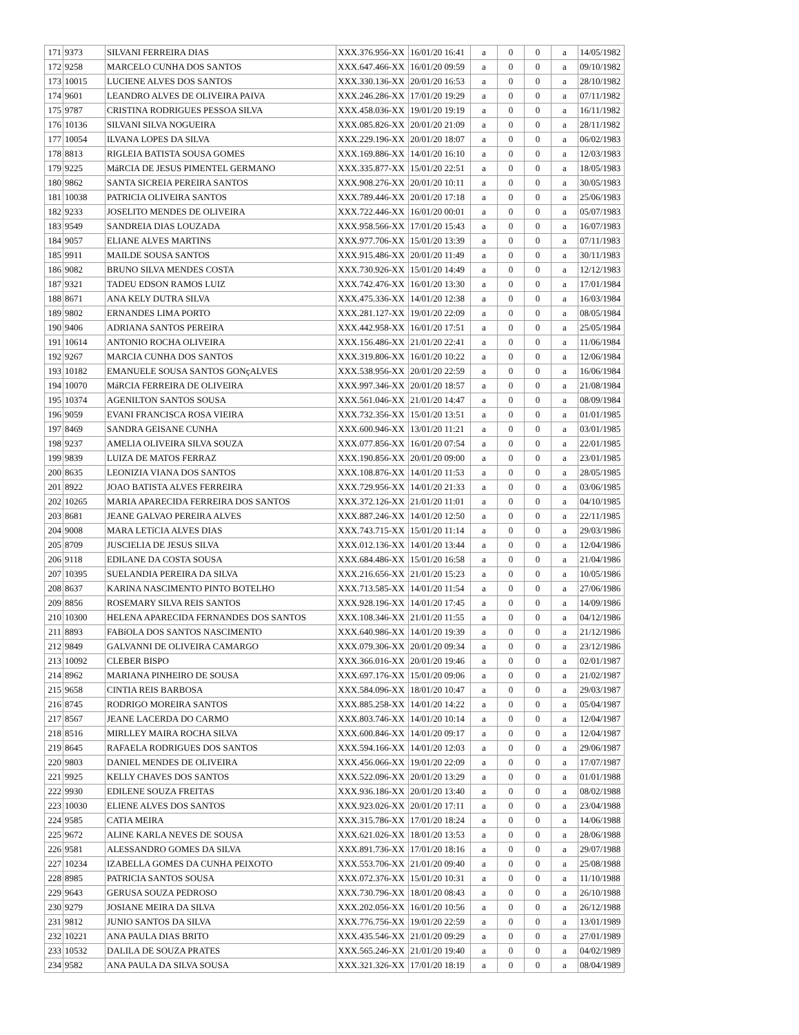| 171 | 9373 | SILVANI FERREIRA DIAS | XXX.376.956-XX | 16/01/20 16:41 | a | 0 | 0 | a | 14/05/1982 |
| 172 | 9258 | MARCELO CUNHA DOS SANTOS | XXX.647.466-XX | 16/01/20 09:59 | a | 0 | 0 | a | 09/10/1982 |
| 173 | 10015 | LUCIENE ALVES DOS SANTOS | XXX.330.136-XX | 20/01/20 16:53 | a | 0 | 0 | a | 28/10/1982 |
| 174 | 9601 | LEANDRO ALVES DE OLIVEIRA PAIVA | XXX.246.286-XX | 17/01/20 19:29 | a | 0 | 0 | a | 07/11/1982 |
| 175 | 9787 | CRISTINA RODRIGUES PESSOA SILVA | XXX.458.036-XX | 19/01/20 19:19 | a | 0 | 0 | a | 16/11/1982 |
| 176 | 10136 | SILVANI SILVA NOGUEIRA | XXX.085.826-XX | 20/01/20 21:09 | a | 0 | 0 | a | 28/11/1982 |
| 177 | 10054 | ILVANA LOPES DA SILVA | XXX.229.196-XX | 20/01/20 18:07 | a | 0 | 0 | a | 06/02/1983 |
| 178 | 8813 | RIGLEIA BATISTA SOUSA GOMES | XXX.169.886-XX | 14/01/20 16:10 | a | 0 | 0 | a | 12/03/1983 |
| 179 | 9225 | MáRCIA DE JESUS PIMENTEL GERMANO | XXX.335.877-XX | 15/01/20 22:51 | a | 0 | 0 | a | 18/05/1983 |
| 180 | 9862 | SANTA SICREIA PEREIRA SANTOS | XXX.908.276-XX | 20/01/20 10:11 | a | 0 | 0 | a | 30/05/1983 |
| 181 | 10038 | PATRICIA OLIVEIRA SANTOS | XXX.789.446-XX | 20/01/20 17:18 | a | 0 | 0 | a | 25/06/1983 |
| 182 | 9233 | JOSELITO MENDES DE OLIVEIRA | XXX.722.446-XX | 16/01/20 00:01 | a | 0 | 0 | a | 05/07/1983 |
| 183 | 9549 | SANDREIA DIAS LOUZADA | XXX.958.566-XX | 17/01/20 15:43 | a | 0 | 0 | a | 16/07/1983 |
| 184 | 9057 | ELIANE ALVES MARTINS | XXX.977.706-XX | 15/01/20 13:39 | a | 0 | 0 | a | 07/11/1983 |
| 185 | 9911 | MAILDE SOUSA SANTOS | XXX.915.486-XX | 20/01/20 11:49 | a | 0 | 0 | a | 30/11/1983 |
| 186 | 9082 | BRUNO SILVA MENDES COSTA | XXX.730.926-XX | 15/01/20 14:49 | a | 0 | 0 | a | 12/12/1983 |
| 187 | 9321 | TADEU EDSON RAMOS LUIZ | XXX.742.476-XX | 16/01/20 13:30 | a | 0 | 0 | a | 17/01/1984 |
| 188 | 8671 | ANA KELY DUTRA SILVA | XXX.475.336-XX | 14/01/20 12:38 | a | 0 | 0 | a | 16/03/1984 |
| 189 | 9802 | ERNANDES LIMA PORTO | XXX.281.127-XX | 19/01/20 22:09 | a | 0 | 0 | a | 08/05/1984 |
| 190 | 9406 | ADRIANA SANTOS PEREIRA | XXX.442.958-XX | 16/01/20 17:51 | a | 0 | 0 | a | 25/05/1984 |
| 191 | 10614 | ANTONIO ROCHA OLIVEIRA | XXX.156.486-XX | 21/01/20 22:41 | a | 0 | 0 | a | 11/06/1984 |
| 192 | 9267 | MARCIA CUNHA DOS SANTOS | XXX.319.806-XX | 16/01/20 10:22 | a | 0 | 0 | a | 12/06/1984 |
| 193 | 10182 | EMANUELE SOUSA SANTOS GONçALVES | XXX.538.956-XX | 20/01/20 22:59 | a | 0 | 0 | a | 16/06/1984 |
| 194 | 10070 | MáRCIA FERREIRA DE OLIVEIRA | XXX.997.346-XX | 20/01/20 18:57 | a | 0 | 0 | a | 21/08/1984 |
| 195 | 10374 | AGENILTON SANTOS SOUSA | XXX.561.046-XX | 21/01/20 14:47 | a | 0 | 0 | a | 08/09/1984 |
| 196 | 9059 | EVANI FRANCISCA ROSA VIEIRA | XXX.732.356-XX | 15/01/20 13:51 | a | 0 | 0 | a | 01/01/1985 |
| 197 | 8469 | SANDRA GEISANE CUNHA | XXX.600.946-XX | 13/01/20 11:21 | a | 0 | 0 | a | 03/01/1985 |
| 198 | 9237 | AMELIA OLIVEIRA SILVA SOUZA | XXX.077.856-XX | 16/01/20 07:54 | a | 0 | 0 | a | 22/01/1985 |
| 199 | 9839 | LUIZA DE MATOS FERRAZ | XXX.190.856-XX | 20/01/20 09:00 | a | 0 | 0 | a | 23/01/1985 |
| 200 | 8635 | LEONIZIA VIANA DOS SANTOS | XXX.108.876-XX | 14/01/20 11:53 | a | 0 | 0 | a | 28/05/1985 |
| 201 | 8922 | JOAO BATISTA ALVES FERREIRA | XXX.729.956-XX | 14/01/20 21:33 | a | 0 | 0 | a | 03/06/1985 |
| 202 | 10265 | MARIA APARECIDA FERREIRA DOS SANTOS | XXX.372.126-XX | 21/01/20 11:01 | a | 0 | 0 | a | 04/10/1985 |
| 203 | 8681 | JEANE GALVAO PEREIRA ALVES | XXX.887.246-XX | 14/01/20 12:50 | a | 0 | 0 | a | 22/11/1985 |
| 204 | 9008 | MARA LETíCIA ALVES DIAS | XXX.743.715-XX | 15/01/20 11:14 | a | 0 | 0 | a | 29/03/1986 |
| 205 | 8709 | JUSCIELIA DE JESUS SILVA | XXX.012.136-XX | 14/01/20 13:44 | a | 0 | 0 | a | 12/04/1986 |
| 206 | 9118 | EDILANE DA COSTA SOUSA | XXX.684.486-XX | 15/01/20 16:58 | a | 0 | 0 | a | 21/04/1986 |
| 207 | 10395 | SUELANDIA PEREIRA DA SILVA | XXX.216.656-XX | 21/01/20 15:23 | a | 0 | 0 | a | 10/05/1986 |
| 208 | 8637 | KARINA NASCIMENTO PINTO BOTELHO | XXX.713.585-XX | 14/01/20 11:54 | a | 0 | 0 | a | 27/06/1986 |
| 209 | 8856 | ROSEMARY SILVA REIS SANTOS | XXX.928.196-XX | 14/01/20 17:45 | a | 0 | 0 | a | 14/09/1986 |
| 210 | 10300 | HELENA APARECIDA FERNANDES DOS SANTOS | XXX.108.346-XX | 21/01/20 11:55 | a | 0 | 0 | a | 04/12/1986 |
| 211 | 8893 | FABíOLA DOS SANTOS NASCIMENTO | XXX.640.986-XX | 14/01/20 19:39 | a | 0 | 0 | a | 21/12/1986 |
| 212 | 9849 | GALVANNI DE OLIVEIRA CAMARGO | XXX.079.306-XX | 20/01/20 09:34 | a | 0 | 0 | a | 23/12/1986 |
| 213 | 10092 | CLEBER BISPO | XXX.366.016-XX | 20/01/20 19:46 | a | 0 | 0 | a | 02/01/1987 |
| 214 | 8962 | MARIANA PINHEIRO DE SOUSA | XXX.697.176-XX | 15/01/20 09:06 | a | 0 | 0 | a | 21/02/1987 |
| 215 | 9658 | CINTIA REIS BARBOSA | XXX.584.096-XX | 18/01/20 10:47 | a | 0 | 0 | a | 29/03/1987 |
| 216 | 8745 | RODRIGO MOREIRA SANTOS | XXX.885.258-XX | 14/01/20 14:22 | a | 0 | 0 | a | 05/04/1987 |
| 217 | 8567 | JEANE LACERDA DO CARMO | XXX.803.746-XX | 14/01/20 10:14 | a | 0 | 0 | a | 12/04/1987 |
| 218 | 8516 | MIRLLEY MAIRA ROCHA SILVA | XXX.600.846-XX | 14/01/20 09:17 | a | 0 | 0 | a | 12/04/1987 |
| 219 | 8645 | RAFAELA RODRIGUES DOS SANTOS | XXX.594.166-XX | 14/01/20 12:03 | a | 0 | 0 | a | 29/06/1987 |
| 220 | 9803 | DANIEL MENDES DE OLIVEIRA | XXX.456.066-XX | 19/01/20 22:09 | a | 0 | 0 | a | 17/07/1987 |
| 221 | 9925 | KELLY CHAVES DOS SANTOS | XXX.522.096-XX | 20/01/20 13:29 | a | 0 | 0 | a | 01/01/1988 |
| 222 | 9930 | EDILENE SOUZA FREITAS | XXX.936.186-XX | 20/01/20 13:40 | a | 0 | 0 | a | 08/02/1988 |
| 223 | 10030 | ELIENE ALVES DOS SANTOS | XXX.923.026-XX | 20/01/20 17:11 | a | 0 | 0 | a | 23/04/1988 |
| 224 | 9585 | CATIA MEIRA | XXX.315.786-XX | 17/01/20 18:24 | a | 0 | 0 | a | 14/06/1988 |
| 225 | 9672 | ALINE KARLA NEVES DE SOUSA | XXX.621.026-XX | 18/01/20 13:53 | a | 0 | 0 | a | 28/06/1988 |
| 226 | 9581 | ALESSANDRO GOMES DA SILVA | XXX.891.736-XX | 17/01/20 18:16 | a | 0 | 0 | a | 29/07/1988 |
| 227 | 10234 | IZABELLA GOMES DA CUNHA PEIXOTO | XXX.553.706-XX | 21/01/20 09:40 | a | 0 | 0 | a | 25/08/1988 |
| 228 | 8985 | PATRICIA SANTOS SOUSA | XXX.072.376-XX | 15/01/20 10:31 | a | 0 | 0 | a | 11/10/1988 |
| 229 | 9643 | GERUSA SOUZA PEDROSO | XXX.730.796-XX | 18/01/20 08:43 | a | 0 | 0 | a | 26/10/1988 |
| 230 | 9279 | JOSIANE MEIRA DA SILVA | XXX.202.056-XX | 16/01/20 10:56 | a | 0 | 0 | a | 26/12/1988 |
| 231 | 9812 | JUNIO SANTOS DA SILVA | XXX.776.756-XX | 19/01/20 22:59 | a | 0 | 0 | a | 13/01/1989 |
| 232 | 10221 | ANA PAULA DIAS BRITO | XXX.435.546-XX | 21/01/20 09:29 | a | 0 | 0 | a | 27/01/1989 |
| 233 | 10532 | DALILA DE SOUZA PRATES | XXX.565.246-XX | 21/01/20 19:40 | a | 0 | 0 | a | 04/02/1989 |
| 234 | 9582 | ANA PAULA DA SILVA SOUSA | XXX.321.326-XX | 17/01/20 18:19 | a | 0 | 0 | a | 08/04/1989 |